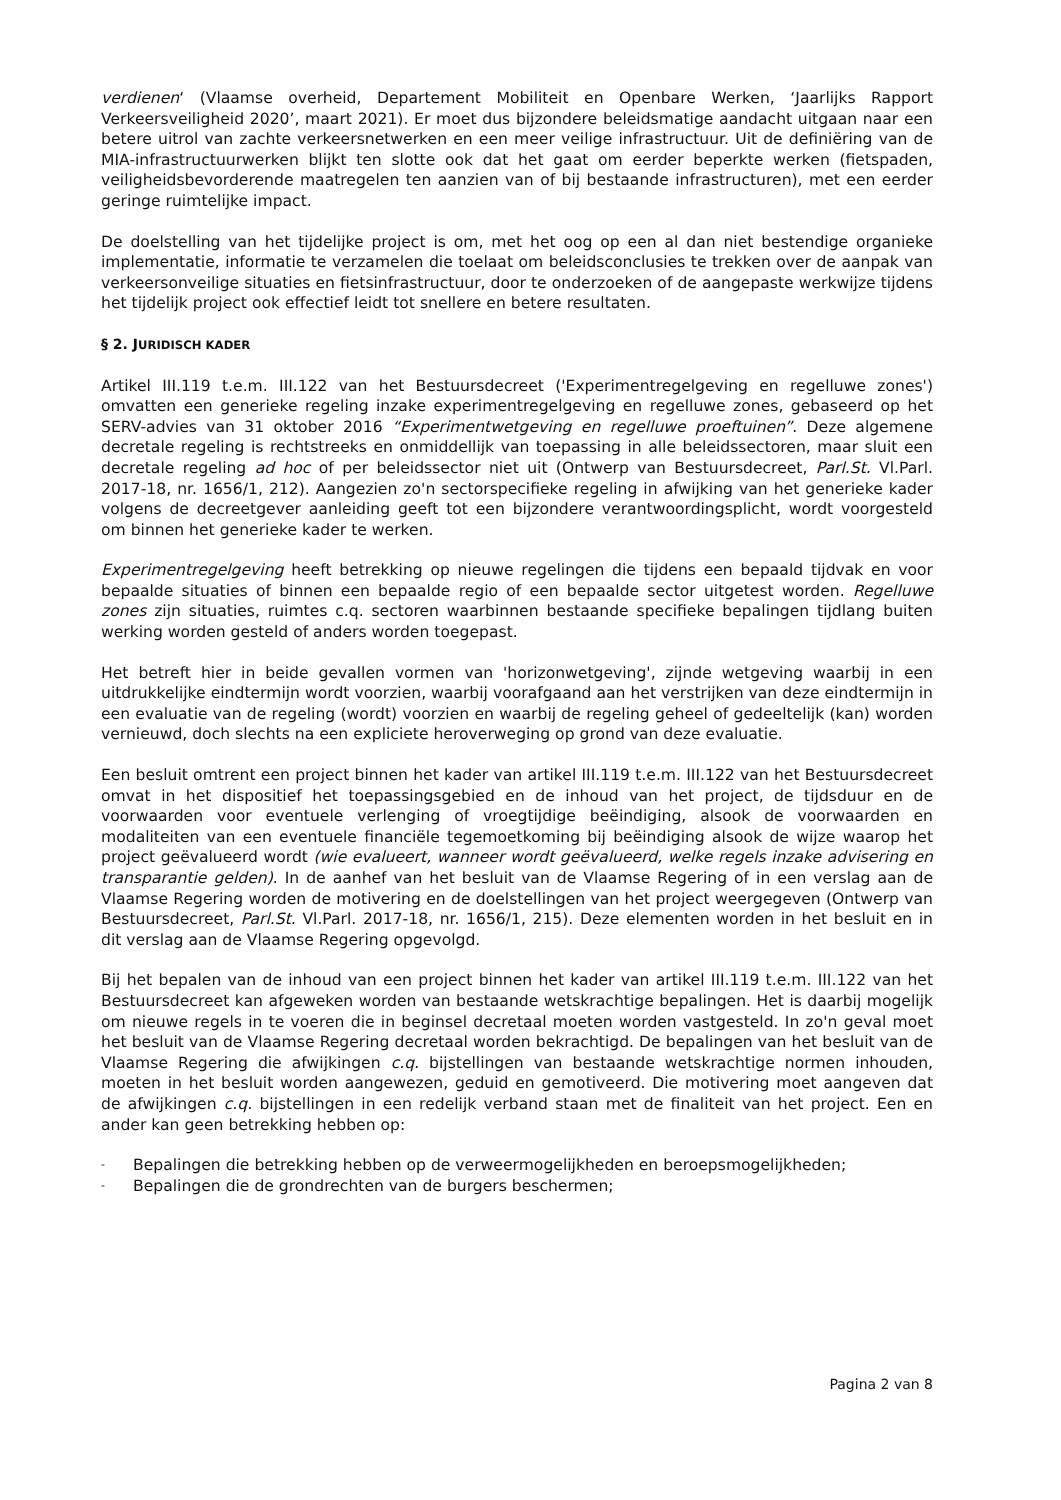verdienen‘ (Vlaamse overheid, Departement Mobiliteit en Openbare Werken, ‘Jaarlijks Rapport Verkeersveiligheid 2020’, maart 2021). Er moet dus bijzondere beleidsmatige aandacht uitgaan naar een betere uitrol van zachte verkeersnetwerken en een meer veilige infrastructuur. Uit de definiëring van de MIA-infrastructuurwerken blijkt ten slotte ook dat het gaat om eerder beperkte werken (fietspaden, veiligheidsbevorderende maatregelen ten aanzien van of bij bestaande infrastructuren), met een eerder geringe ruimtelijke impact.
De doelstelling van het tijdelijke project is om, met het oog op een al dan niet bestendige organieke implementatie, informatie te verzamelen die toelaat om beleidsconclusies te trekken over de aanpak van verkeersonveilige situaties en fietsinfrastructuur, door te onderzoeken of de aangepaste werkwijze tijdens het tijdelijk project ook effectief leidt tot snellere en betere resultaten.
§ 2. JURIDISCH KADER
Artikel III.119 t.e.m. III.122 van het Bestuursdecreet ('Experimentregelgeving en regelluwe zones') omvatten een generieke regeling inzake experimentregelgeving en regelluwe zones, gebaseerd op het SERV-advies van 31 oktober 2016 “Experimentwetgeving en regelluwe proeftuinen”. Deze algemene decretale regeling is rechtstreeks en onmiddellijk van toepassing in alle beleidssectoren, maar sluit een decretale regeling ad hoc of per beleidssector niet uit (Ontwerp van Bestuursdecreet, Parl.St. Vl.Parl. 2017-18, nr. 1656/1, 212). Aangezien zo'n sectorspecifieke regeling in afwijking van het generieke kader volgens de decreetgever aanleiding geeft tot een bijzondere verantwoordingsplicht, wordt voorgesteld om binnen het generieke kader te werken.
Experimentregelgeving heeft betrekking op nieuwe regelingen die tijdens een bepaald tijdvak en voor bepaalde situaties of binnen een bepaalde regio of een bepaalde sector uitgetest worden. Regelluwe zones zijn situaties, ruimtes c.q. sectoren waarbinnen bestaande specifieke bepalingen tijdlang buiten werking worden gesteld of anders worden toegepast.
Het betreft hier in beide gevallen vormen van 'horizonwetgeving', zijnde wetgeving waarbij in een uitdrukkelijke eindtermijn wordt voorzien, waarbij voorafgaand aan het verstrijken van deze eindtermijn in een evaluatie van de regeling (wordt) voorzien en waarbij de regeling geheel of gedeeltelijk (kan) worden vernieuwd, doch slechts na een expliciete heroverweging op grond van deze evaluatie.
Een besluit omtrent een project binnen het kader van artikel III.119 t.e.m. III.122 van het Bestuursdecreet omvat in het dispositief het toepassingsgebied en de inhoud van het project, de tijdsduur en de voorwaarden voor eventuele verlenging of vroegtijdige beëindiging, alsook de voorwaarden en modaliteiten van een eventuele financiële tegemoetkoming bij beëindiging alsook de wijze waarop het project geëvalueerd wordt (wie evalueert, wanneer wordt geëvalueerd, welke regels inzake advisering en transparantie gelden). In de aanhef van het besluit van de Vlaamse Regering of in een verslag aan de Vlaamse Regering worden de motivering en de doelstellingen van het project weergegeven (Ontwerp van Bestuursdecreet, Parl.St. Vl.Parl. 2017-18, nr. 1656/1, 215). Deze elementen worden in het besluit en in dit verslag aan de Vlaamse Regering opgevolgd.
Bij het bepalen van de inhoud van een project binnen het kader van artikel III.119 t.e.m. III.122 van het Bestuursdecreet kan afgeweken worden van bestaande wetskrachtige bepalingen. Het is daarbij mogelijk om nieuwe regels in te voeren die in beginsel decretaal moeten worden vastgesteld. In zo'n geval moet het besluit van de Vlaamse Regering decretaal worden bekrachtigd. De bepalingen van het besluit van de Vlaamse Regering die afwijkingen c.q. bijstellingen van bestaande wetskrachtige normen inhouden, moeten in het besluit worden aangewezen, geduid en gemotiveerd. Die motivering moet aangeven dat de afwijkingen c.q. bijstellingen in een redelijk verband staan met de finaliteit van het project. Een en ander kan geen betrekking hebben op:
- Bepalingen die betrekking hebben op de verweermogelijkheden en beroepsmogelijkheden;
- Bepalingen die de grondrechten van de burgers beschermen;
Pagina 2 van 8